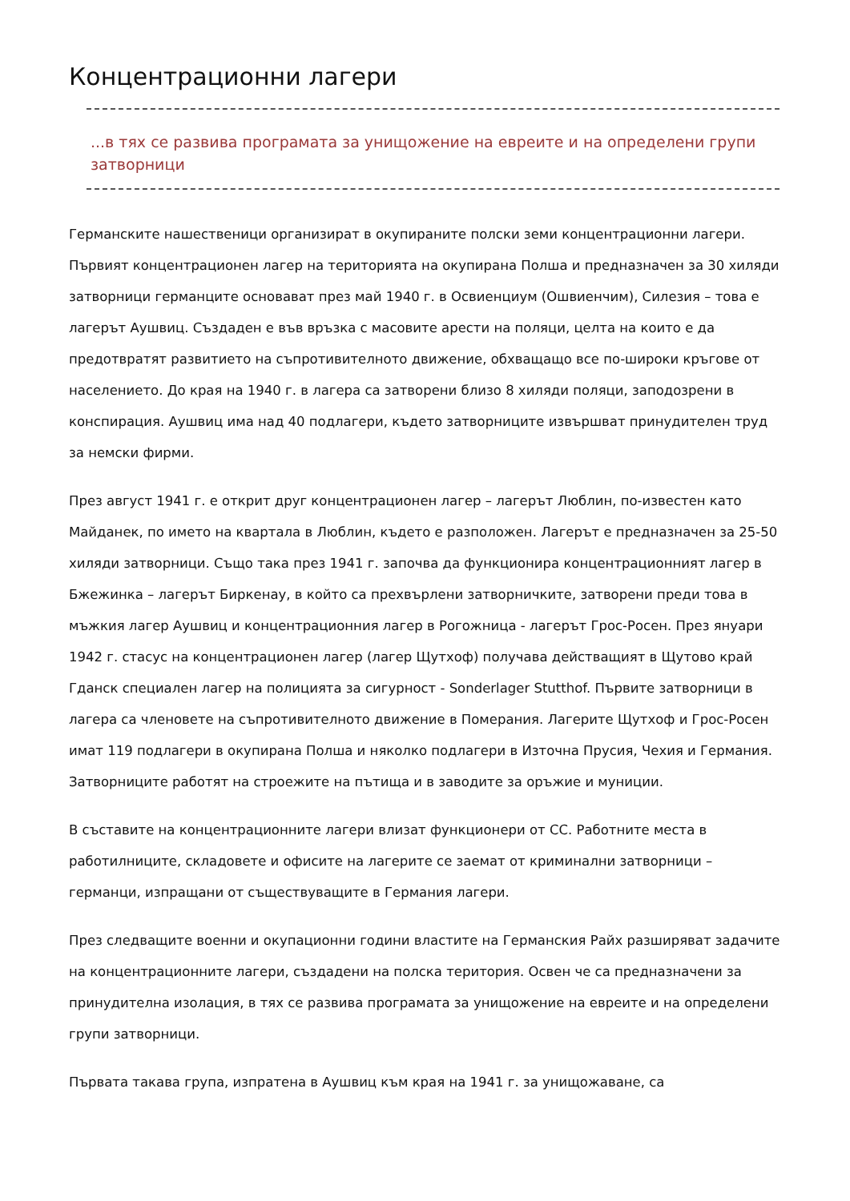Концентрационни лагери
...в тях се развива програмата за унищожение на евреите и на определени групи затворници
Германските нашественици организират в окупираните полски земи концентрационни лагери. Първият концентрационен лагер на територията на окупирана Полша и предназначен за 30 хиляди затворници германците основават през май 1940 г. в Освиенциум (Ошвиенчим), Силезия – това е лагерът Аушвиц. Създаден е във връзка с масовите арести на поляци, целта на които е да предотвратят развитието на съпротивителното движение, обхващащо все по-широки кръгове от населението. До края на 1940 г. в лагера са затворени близо 8 хиляди поляци, заподозрени в конспирация. Аушвиц има над 40 подлагери, където затворниците извършват принудителен труд за немски фирми.
През август 1941 г. е открит друг концентрационен лагер – лагерът Люблин, по-известен като Майданек, по името на квартала в Люблин, където е разположен. Лагерът е предназначен за 25-50 хиляди затворници. Също така през 1941 г. започва да функционира концентрационният лагер в Бжежинка – лагерът Биркенау, в който са прехвърлени затворничките, затворени преди това в мъжкия лагер Аушвиц и концентрационния лагер в Рогожница - лагерът Грос-Росен. През януари 1942 г. стасус на концентрационен лагер (лагер Щутхоф) получава действащият в Щутово край Гданск специален лагер на полицията за сигурност - Sonderlager Stutthof. Първите затворници в лагера са членовете на съпротивителното движение в Померания. Лагерите Щутхоф и Грос-Росен имат 119 подлагери в окупирана Полша и няколко подлагери в Източна Прусия, Чехия и Германия. Затворниците работят на строежите на пътища и в заводите за оръжие и муниции.
В съставите на концентрационните лагери влизат функционери от СС. Работните места в работилниците, складовете и офисите на лагерите се заемат от криминални затворници – германци, изпращани от съществуващите в Германия лагери.
През следващите военни и окупационни години властите на Германския Райх разширяват задачите на концентрационните лагери, създадени на полска територия. Освен че са предназначени за принудителна изолация, в тях се развива програмата за унищожение на евреите и на определени групи затворници.
Първата такава група, изпратена в Аушвиц към края на 1941 г. за унищожаване, са